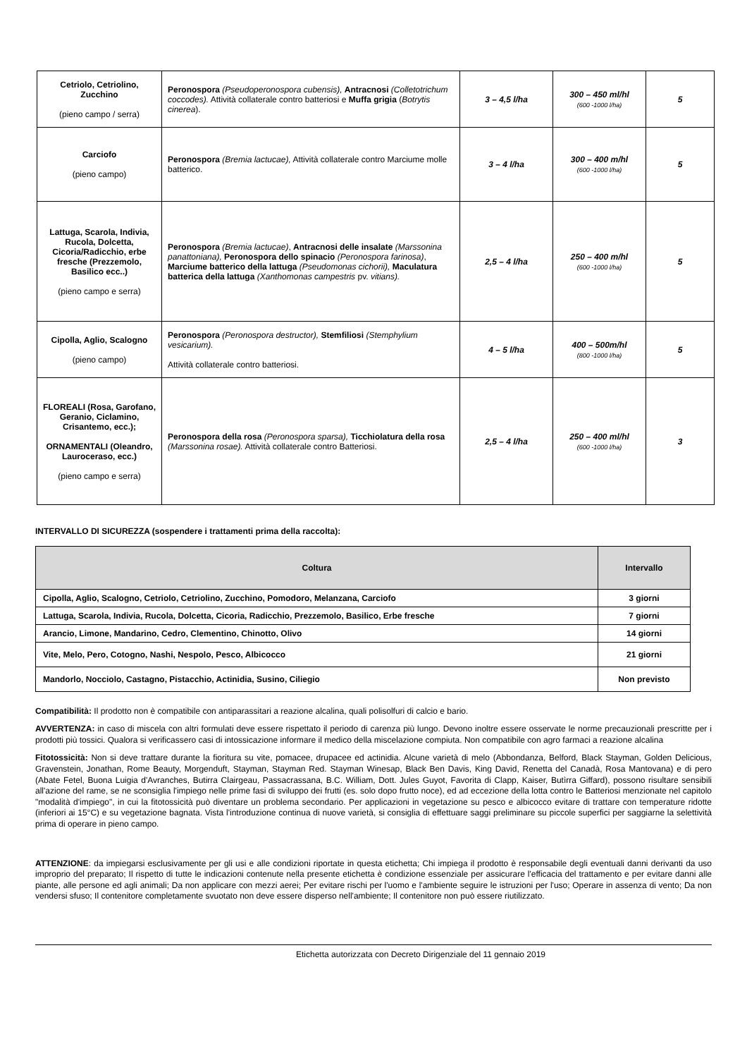| Cetriolo, Cetriolino, Zucchino (pieno campo / serra) | Peronospora (Pseudoperonospora cubensis), Antracnosi (Colletotrichum coccodes). Attività collaterale contro batteriosi e Muffa grigia ( Botrytis cinerea ). | 3 – 4,5 l/ha | 300 – 450 ml/hl (600 -1000 l/ha) | 5 |
| Carciofo (pieno campo) | Peronospora (Bremia lactucae), Attività collaterale contro Marciume molle batterico. | 3 – 4 l/ha | 300 – 400 m/hl (600 -1000 l/ha) | 5 |
| Lattuga, Scarola, Indivia, Rucola, Dolcetta, Cicoria/Radicchio, erbe fresche (Prezzemolo, Basilico ecc..) (pieno campo e serra) | Peronospora (Bremia lactucae) , Antracnosi delle insalate (Marssonina panattoniana), Peronospora dello spinacio (Peronospora farinosa) , Marciume batterico della lattuga (Pseudomonas cichorii), Maculatura batterica della lattuga (Xanthomonas campestris pv. vitians). | 2,5 – 4 l/ha | 250 – 400 m/hl (600 -1000 l/ha) | 5 |
| Cipolla, Aglio, Scalogno (pieno campo) | Peronospora (Peronospora destructor), Stemfiliosi (Stemphylium vesicarium). Attività collaterale contro batteriosi. | 4 – 5 l/ha | 400 – 500m/hl (800 -1000 l/ha) | 5 |
| FLOREALI (Rosa, Garofano, Geranio, Ciclamino, Crisantemo, ecc.); ORNAMENTALI (Oleandro, Lauroceraso, ecc.) (pieno campo e serra) | Peronospora della rosa (Peronospora sparsa), Ticchiolatura della rosa (Marssonina rosae). Attività collaterale contro Batteriosi. | 2,5 – 4 l/ha | 250 – 400 ml/hl (600 -1000 l/ha) | 3 |
INTERVALLO DI SICUREZZA (sospendere i trattamenti prima della raccolta):
| Coltura | Intervallo |
| --- | --- |
| Cipolla, Aglio, Scalogno, Cetriolo, Cetriolino, Zucchino, Pomodoro, Melanzana, Carciofo | 3 giorni |
| Lattuga, Scarola, Indivia, Rucola, Dolcetta, Cicoria, Radicchio, Prezzemolo, Basilico, Erbe fresche | 7 giorni |
| Arancio, Limone, Mandarino, Cedro, Clementino, Chinotto, Olivo | 14 giorni |
| Vite, Melo, Pero, Cotogno, Nashi, Nespolo, Pesco, Albicocco | 21 giorni |
| Mandorlo, Nocciolo, Castagno, Pistacchio, Actinidia, Susino, Ciliegio | Non previsto |
Compatibilità: Il prodotto non è compatibile con antiparassitari a reazione alcalina, quali polisolfuri di calcio e bario.
AVVERTENZA: in caso di miscela con altri formulati deve essere rispettato il periodo di carenza più lungo. Devono inoltre essere osservate le norme precauzionali prescritte per i prodotti più tossici. Qualora si verificassero casi di intossicazione informare il medico della miscelazione compiuta. Non compatibile con agro farmaci a reazione alcalina
Fitotossicità: Non si deve trattare durante la fioritura su vite, pomacee, drupacee ed actinidia. Alcune varietà di melo (Abbondanza, Belford, Black Stayman, Golden Delicious, Gravenstein, Jonathan, Rome Beauty, Morgenduft, Stayman, Stayman Red. Stayman Winesap, Black Ben Davis, King David, Renetta del Canadà, Rosa Mantovana) e di pero (Abate Fetel, Buona Luigia d'Avranches, Butirra Clairgeau, Passacrassana, B.C. William, Dott. Jules Guyot, Favorita di Clapp, Kaiser, Butìrra Giffard), possono risultare sensibili all'azione del rame, se ne sconsiglia l'impiego nelle prime fasi di sviluppo dei frutti (es. solo dopo frutto noce), ed ad eccezione della lotta contro le Batteriosi menzionate nel capitolo "modalità d'impiego", in cui la fitotossicità può diventare un problema secondario. Per applicazioni in vegetazione su pesco e albicocco evitare di trattare con temperature ridotte (inferiori ai 15°C) e su vegetazione bagnata. Vista l'introduzione continua di nuove varietà, si consiglia di effettuare saggi preliminare su piccole superfici per saggiarne la selettività prima di operare in pieno campo.
ATTENZIONE: da impiegarsi esclusivamente per gli usi e alle condizioni riportate in questa etichetta; Chi impiega il prodotto è responsabile degli eventuali danni derivanti da uso improprio del preparato; Il rispetto di tutte le indicazioni contenute nella presente etichetta è condizione essenziale per assicurare l'efficacia del trattamento e per evitare danni alle piante, alle persone ed agli animali; Da non applicare con mezzi aerei; Per evitare rischi per l'uomo e l'ambiente seguire le istruzioni per l'uso; Operare in assenza di vento; Da non vendersi sfuso; Il contenitore completamente svuotato non deve essere disperso nell'ambiente; Il contenitore non può essere riutilizzato.
Etichetta autorizzata con Decreto Dirigenziale del 11 gennaio 2019